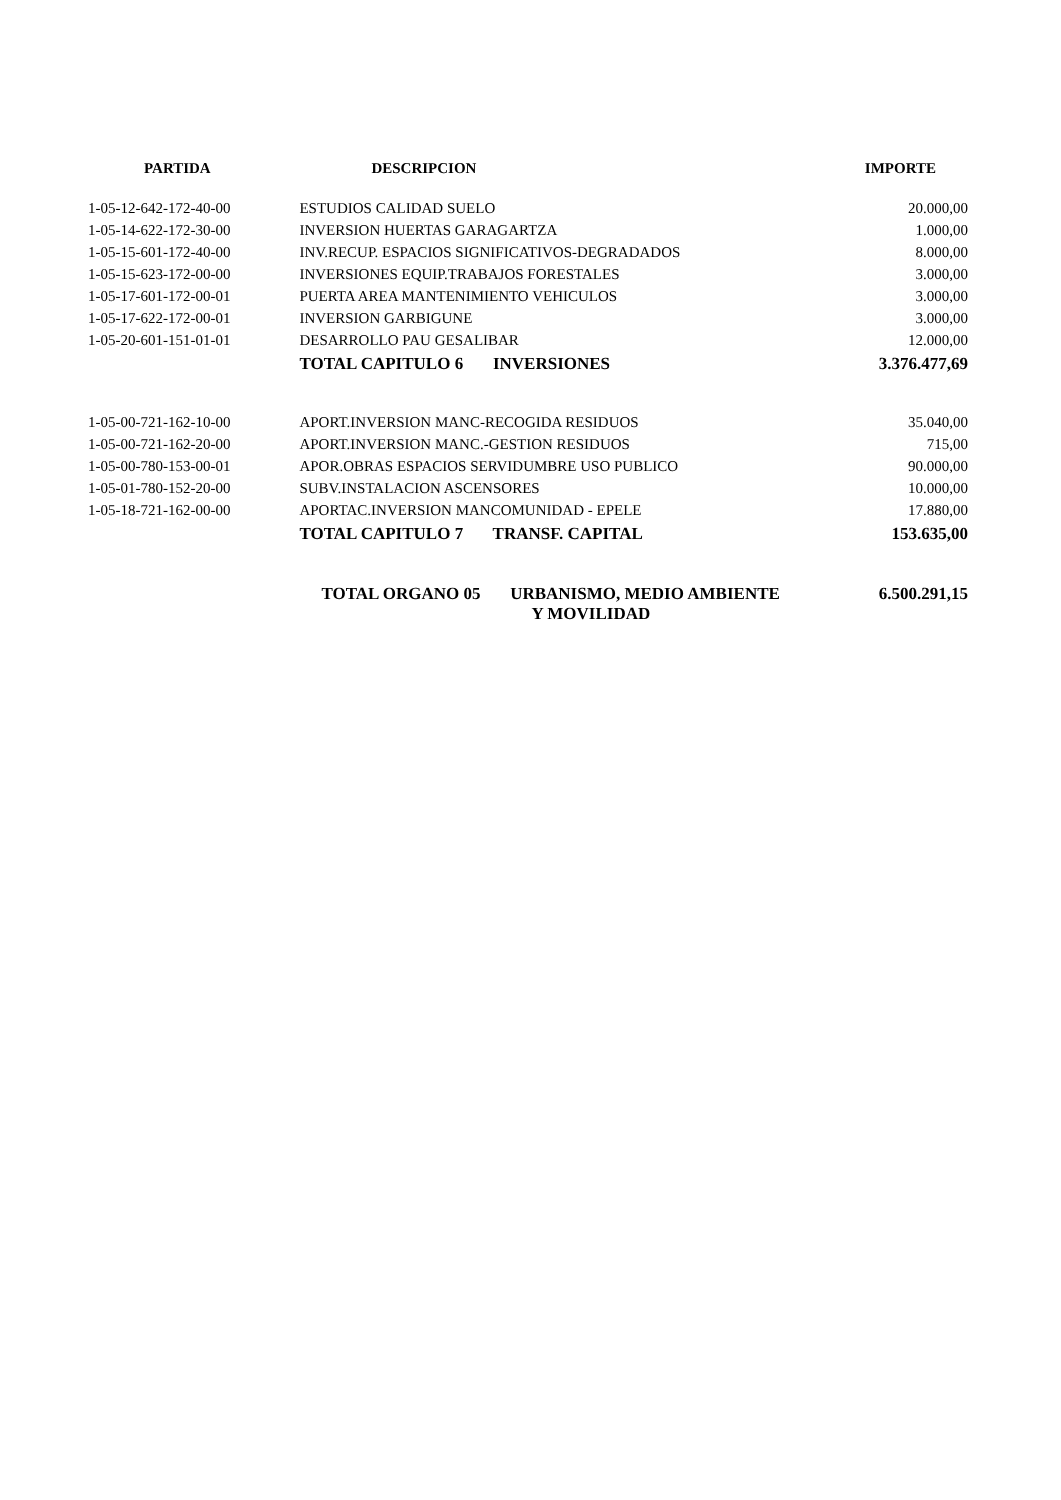| PARTIDA | DESCRIPCION | IMPORTE |
| --- | --- | --- |
| 1-05-12-642-172-40-00 | ESTUDIOS CALIDAD SUELO | 20.000,00 |
| 1-05-14-622-172-30-00 | INVERSION HUERTAS GARAGARTZA | 1.000,00 |
| 1-05-15-601-172-40-00 | INV.RECUP. ESPACIOS SIGNIFICATIVOS-DEGRADADOS | 8.000,00 |
| 1-05-15-623-172-00-00 | INVERSIONES EQUIP.TRABAJOS FORESTALES | 3.000,00 |
| 1-05-17-601-172-00-01 | PUERTA AREA MANTENIMIENTO VEHICULOS | 3.000,00 |
| 1-05-17-622-172-00-01 | INVERSION GARBIGUNE | 3.000,00 |
| 1-05-20-601-151-01-01 | DESARROLLO PAU GESALIBAR | 12.000,00 |
| | TOTAL CAPITULO 6 INVERSIONES | 3.376.477,69 |
| 1-05-00-721-162-10-00 | APORT.INVERSION MANC-RECOGIDA RESIDUOS | 35.040,00 |
| 1-05-00-721-162-20-00 | APORT.INVERSION MANC.-GESTION RESIDUOS | 715,00 |
| 1-05-00-780-153-00-01 | APOR.OBRAS ESPACIOS SERVIDUMBRE USO PUBLICO | 90.000,00 |
| 1-05-01-780-152-20-00 | SUBV.INSTALACION ASCENSORES | 10.000,00 |
| 1-05-18-721-162-00-00 | APORTAC.INVERSION MANCOMUNIDAD - EPELE | 17.880,00 |
| | TOTAL CAPITULO 7 TRANSF. CAPITAL | 153.635,00 |
| | TOTAL ORGANO 05 URBANISMO, MEDIO AMBIENTE Y MOVILIDAD | 6.500.291,15 |